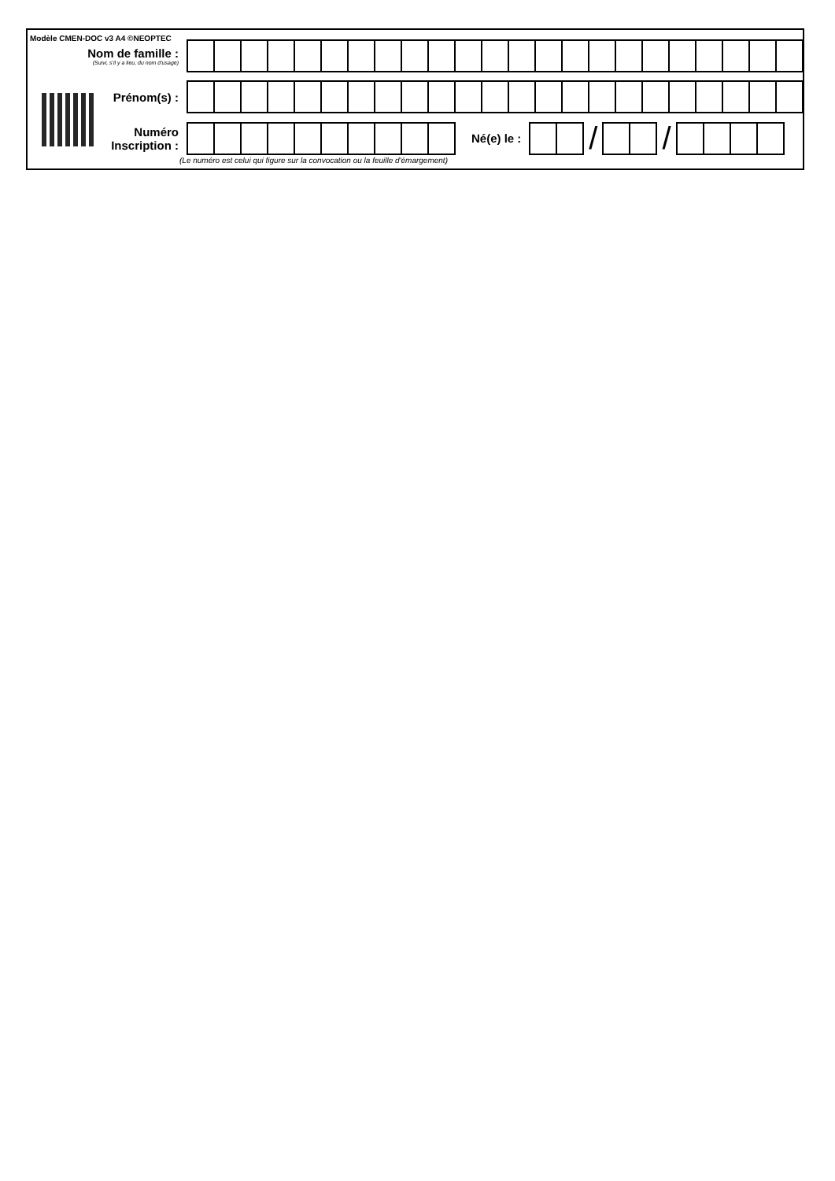Modèle CMEN-DOC v3 A4 ©NEOPTEC
Nom de famille :
(Suivi, s'il y a lieu, du nom d'usage)
Prénom(s) :
Numéro
Inscription :
Né(e) le :
/ /
(Le numéro est celui qui figure sur la convocation ou la feuille d'émargement)